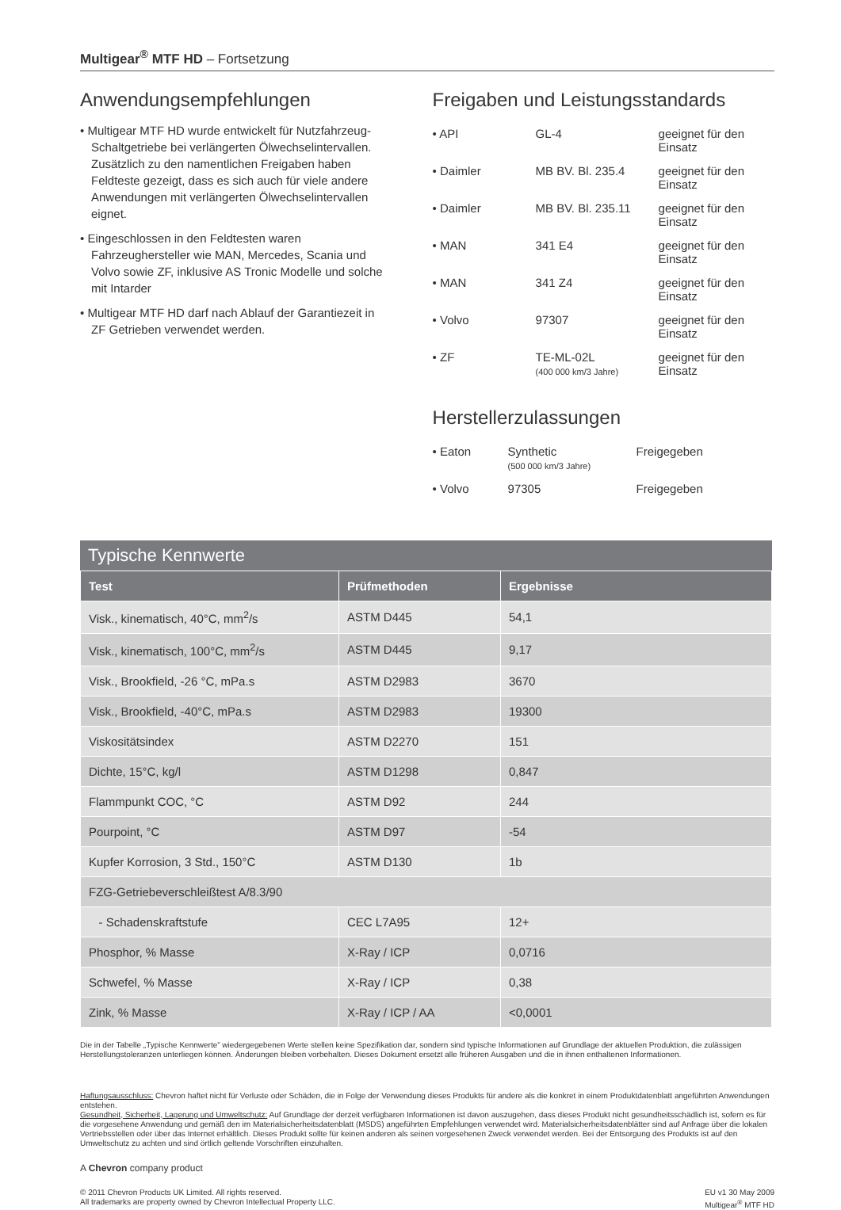Multigear<sup>®</sup> MTF HD – Fortsetzung
Anwendungsempfehlungen
• Multigear MTF HD wurde entwickelt für Nutzfahrzeug-Schaltgetriebe bei verlängerten Ölwechselintervallen. Zusätzlich zu den namentlichen Freigaben haben Feldteste gezeigt, dass es sich auch für viele andere Anwendungen mit verlängerten Ölwechselintervallen eignet.
• Eingeschlossen in den Feldtesten waren Fahrzeughersteller wie MAN, Mercedes, Scania und Volvo sowie ZF, inklusive AS Tronic Modelle und solche mit Intarder
• Multigear MTF HD darf nach Ablauf der Garantiezeit in ZF Getrieben verwendet werden.
Freigaben und Leistungsstandards
| • API | GL-4 | geeignet für den Einsatz |
| • Daimler | MB BV. Bl. 235.4 | geeignet für den Einsatz |
| • Daimler | MB BV. Bl. 235.11 | geeignet für den Einsatz |
| • MAN | 341 E4 | geeignet für den Einsatz |
| • MAN | 341 Z4 | geeignet für den Einsatz |
| • Volvo | 97307 | geeignet für den Einsatz |
| • ZF | TE-ML-02L (400 000 km/3 Jahre) | geeignet für den Einsatz |
Herstellerzulassungen
| • Eaton | Synthetic (500 000 km/3 Jahre) | Freigegeben |
| • Volvo | 97305 | Freigegeben |
Typische Kennwerte
| Test | Prüfmethoden | Ergebnisse |
| --- | --- | --- |
| Visk., kinematisch, 40°C, mm<sup>2</sup>/s | ASTM D445 | 54,1 |
| Visk., kinematisch, 100°C, mm<sup>2</sup>/s | ASTM D445 | 9,17 |
| Visk., Brookfield, -26 °C, mPa.s | ASTM D2983 | 3670 |
| Visk., Brookfield, -40°C, mPa.s | ASTM D2983 | 19300 |
| Viskositätsindex | ASTM D2270 | 151 |
| Dichte, 15°C, kg/l | ASTM D1298 | 0,847 |
| Flammpunkt COC, °C | ASTM D92 | 244 |
| Pourpoint, °C | ASTM D97 | -54 |
| Kupfer Korrosion, 3 Std., 150°C | ASTM D130 | 1b |
| FZG-Getriebeverschleißtest A/8.3/90 | | |
| - Schadenskraftstufe | CEC L7A95 | 12+ |
| Phosphor, % Masse | X-Ray / ICP | 0,0716 |
| Schwefel, % Masse | X-Ray / ICP | 0,38 |
| Zink, % Masse | X-Ray / ICP / AA | <0,0001 |
Die in der Tabelle „Typische Kennwerte” wiedergegebenen Werte stellen keine Spezifikation dar, sondern sind typische Informationen auf Grundlage der aktuellen Produktion, die zulässigen Herstellungstoleranzen unterliegen können. Änderungen bleiben vorbehalten. Dieses Dokument ersetzt alle früheren Ausgaben und die in ihnen enthaltenen Informationen.
Haftungsausschluss: Chevron haftet nicht für Verluste oder Schäden, die in Folge der Verwendung dieses Produkts für andere als die konkret in einem Produktdatenblatt angeführten Anwendungen entstehen.
Gesundheit, Sicherheit, Lagerung und Umweltschutz: Auf Grundlage der derzeit verfügbaren Informationen ist davon auszugehen, dass dieses Produkt nicht gesundheitsschädlich ist, sofern es für die vorgesehene Anwendung und gemäß den im Materialsicherheitsdatenblatt (MSDS) angeführten Empfehlungen verwendet wird. Materialsicherheitsdatenblätter sind auf Anfrage über die lokalen Vertriebsstellen oder über das Internet erhältlich. Dieses Produkt sollte für keinen anderen als seinen vorgesehenen Zweck verwendet werden. Bei der Entsorgung des Produkts ist auf den Umweltschutz zu achten und sind örtlich geltende Vorschriften einzuhalten.
A Chevron company product
© 2011 Chevron Products UK Limited. All rights reserved.
All trademarks are property owned by Chevron Intellectual Property LLC.
EU v1 30 May 2009
Multigear<sup>®</sup> MTF HD